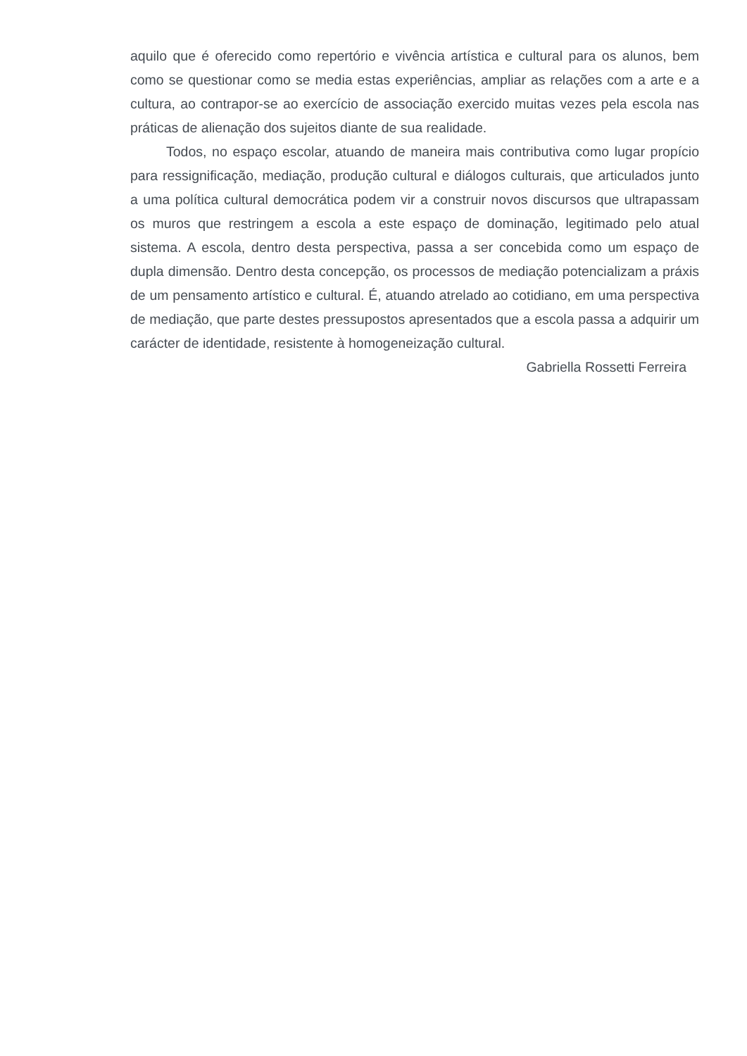aquilo que é oferecido como repertório e vivência artística e cultural para os alunos, bem como se questionar como se media estas experiências, ampliar as relações com a arte e a cultura, ao contrapor-se ao exercício de associação exercido muitas vezes pela escola nas práticas de alienação dos sujeitos diante de sua realidade.
Todos, no espaço escolar, atuando de maneira mais contributiva como lugar propício para ressignificação, mediação, produção cultural e diálogos culturais, que articulados junto a uma política cultural democrática podem vir a construir novos discursos que ultrapassam os muros que restringem a escola a este espaço de dominação, legitimado pelo atual sistema. A escola, dentro desta perspectiva, passa a ser concebida como um espaço de dupla dimensão. Dentro desta concepção, os processos de mediação potencializam a práxis de um pensamento artístico e cultural. É, atuando atrelado ao cotidiano, em uma perspectiva de mediação, que parte destes pressupostos apresentados que a escola passa a adquirir um carácter de identidade, resistente à homogeneização cultural.
Gabriella Rossetti Ferreira